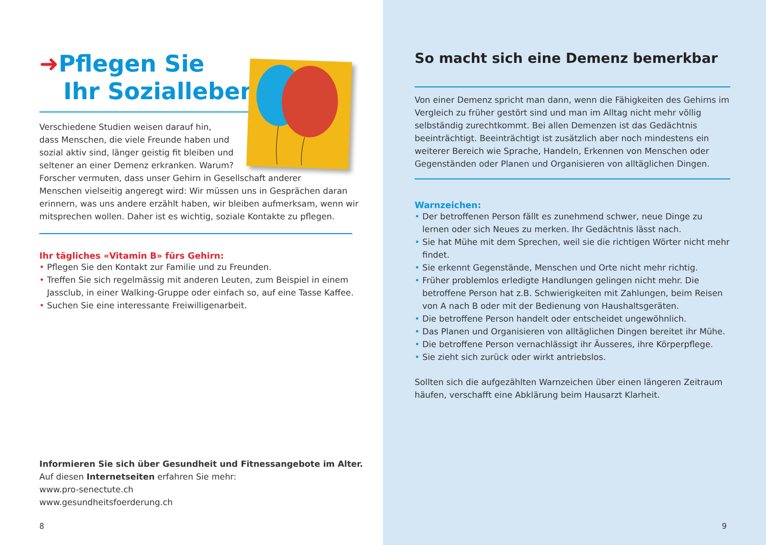➜Pflegen Sie
Ihr Sozialleben
Verschiedene Studien weisen darauf hin,
dass Menschen, die viele Freunde haben und
sozial aktiv sind, länger geistig fit bleiben und
seltener an einer Demenz erkranken. Warum?
Forscher vermuten, dass unser Gehirn in Gesellschaft anderer
Menschen vielseitig angeregt wird: Wir müssen uns in Gesprächen daran
erinnern, was uns andere erzählt haben, wir bleiben aufmerksam, wenn wir
mitsprechen wollen. Daher ist es wichtig, soziale Kontakte zu pflegen.
Ihr tägliches «Vitamin B» fürs Gehirn:
• Pflegen Sie den Kontakt zur Familie und zu Freunden.
• Treffen Sie sich regelmässig mit anderen Leuten, zum Beispiel in einem Jassclub, in einer Walking-Gruppe oder einfach so, auf eine Tasse Kaffee.
• Suchen Sie eine interessante Freiwilligenarbeit.
Informieren Sie sich über Gesundheit und Fitnessangebote im Alter.
Auf diesen Internetseiten erfahren Sie mehr:
www.pro-senectute.ch
www.gesundheitsfoerderung.ch
8
So macht sich eine Demenz bemerkbar
Von einer Demenz spricht man dann, wenn die Fähigkeiten des Gehirns im Vergleich zu früher gestört sind und man im Alltag nicht mehr völlig selbständig zurechtkommt. Bei allen Demenzen ist das Gedächtnis beeinträchtigt. Beeinträchtigt ist zusätzlich aber noch mindestens ein weiterer Bereich wie Sprache, Handeln, Erkennen von Menschen oder Gegenständen oder Planen und Organisieren von alltäglichen Dingen.
Warnzeichen:
• Der betroffenen Person fällt es zunehmend schwer, neue Dinge zu lernen oder sich Neues zu merken. Ihr Gedächtnis lässt nach.
• Sie hat Mühe mit dem Sprechen, weil sie die richtigen Wörter nicht mehr findet.
• Sie erkennt Gegenstände, Menschen und Orte nicht mehr richtig.
• Früher problemlos erledigte Handlungen gelingen nicht mehr. Die betroffene Person hat z.B. Schwierigkeiten mit Zahlungen, beim Reisen von A nach B oder mit der Bedienung von Haushaltsgeräten.
• Die betroffene Person handelt oder entscheidet ungewöhnlich.
• Das Planen und Organisieren von alltäglichen Dingen bereitet ihr Mühe.
• Die betroffene Person vernachlässigt ihr Äusseres, ihre Körperpflege.
• Sie zieht sich zurück oder wirkt antriebslos.
Sollten sich die aufgezählten Warnzeichen über einen längeren Zeitraum häufen, verschafft eine Abklärung beim Hausarzt Klarheit.
9